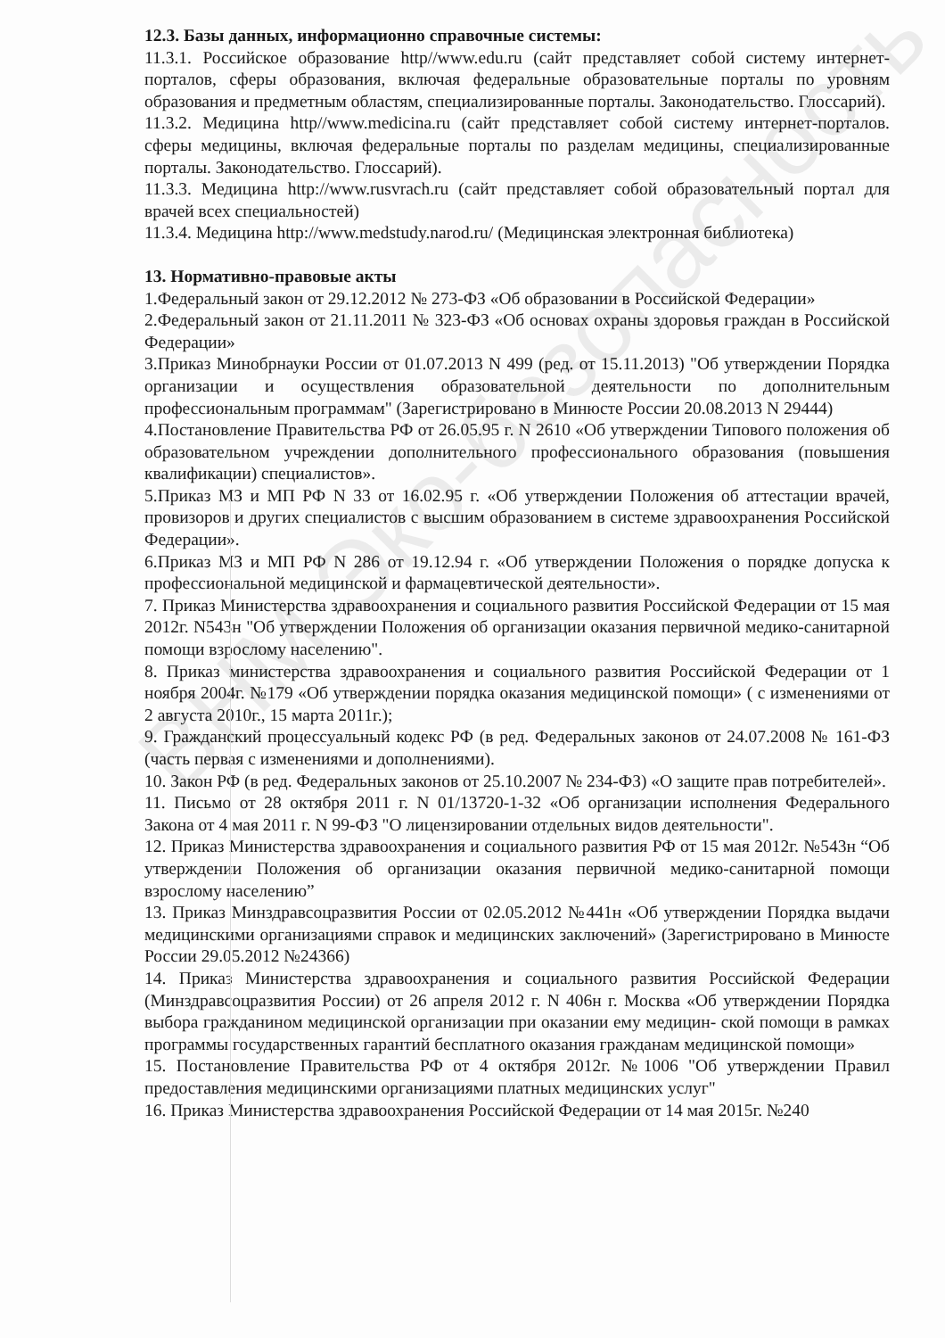12.3. Базы данных, информационно справочные системы:
11.3.1. Российское образование http//www.edu.ru (сайт представляет собой систему интернет-порталов, сферы образования, включая федеральные образовательные порталы по уровням образования и предметным областям, специализированные порталы. Законодательство. Глоссарий).
11.3.2. Медицина http//www.medicina.ru (сайт представляет собой систему интернет-порталов. сферы медицины, включая федеральные порталы по разделам медицины, специализированные порталы. Законодательство. Глоссарий).
11.3.3. Медицина http://www.rusvrach.ru (сайт представляет собой образовательный портал для врачей всех специальностей)
11.3.4. Медицина http://www.medstudy.narod.ru/ (Медицинская электронная библиотека)
13. Нормативно-правовые акты
1.Федеральный закон от 29.12.2012 № 273-ФЗ «Об образовании в Российской Федерации»
2.Федеральный закон от 21.11.2011 № 323-ФЗ «Об основах охраны здоровья граждан в Российской Федерации»
3.Приказ Минобрнауки России от 01.07.2013 N 499 (ред. от 15.11.2013) "Об утверждении Порядка организации и осуществления образовательной деятельности по дополнительным профессиональным программам" (Зарегистрировано в Минюсте России 20.08.2013 N 29444)
4.Постановление Правительства РФ от 26.05.95 г. N 2610 «Об утверждении Типового положения об образовательном учреждении дополнительного профессионального образования (повышения квалификации) специалистов».
5.Приказ МЗ и МП РФ N 33 от 16.02.95 г. «Об утверждении Положения об аттестации врачей, провизоров и других специалистов с высшим образованием в системе здравоохранения Российской Федерации».
6.Приказ МЗ и МП РФ N 286 от 19.12.94 г. «Об утверждении Положения о порядке допуска к профессиональной медицинской и фармацевтической деятельности».
7. Приказ Министерства здравоохранения и социального развития Российской Федерации от 15 мая 2012г. N543н "Об утверждении Положения об организации оказания первичной медико-санитарной помощи взрослому населению".
8. Приказ министерства здравоохранения и социального развития Российской Федерации от 1 ноября 2004г. №179 «Об утверждении порядка оказания медицинской помощи» ( с изменениями от 2 августа 2010г., 15 марта 2011г.);
9. Гражданский процессуальный кодекс РФ (в ред. Федеральных законов от 24.07.2008 № 161-ФЗ (часть первая с изменениями и дополнениями).
10. Закон РФ (в ред. Федеральных законов от 25.10.2007 № 234-ФЗ) «О защите прав потребителей».
11. Письмо от 28 октября 2011 г. N 01/13720-1-32 «Об организации исполнения Федерального Закона от 4 мая 2011 г. N 99-ФЗ "О лицензировании отдельных видов деятельности".
12. Приказ Министерства здравоохранения и социального развития РФ от 15 мая 2012г. №543н “Об утверждении Положения об организации оказания первичной медико-санитарной помощи взрослому населению”
13. Приказ Минздравсоцразвития России от 02.05.2012 №441н «Об утверждении Порядка выдачи медицинскими организациями справок и медицинских заключений» (Зарегистрировано в Минюсте России 29.05.2012 №24366)
14. Приказ Министерства здравоохранения и социального развития Российской Федерации (Минздравсоцразвития России) от 26 апреля 2012 г. N 406н г. Москва «Об утверждении Порядка выбора гражданином медицинской организации при оказании ему медицин- ской помощи в рамках программы государственных гарантий бесплатного оказания гражданам медицинской помощи»
15. Постановление Правительства РФ от 4 октября 2012г. №1006 "Об утверждении Правил предоставления медицинскими организациями платных медицинских услуг"
16. Приказ Министерства здравоохранения Российской Федерации от 14 мая 2015г. №240
ВНМ Эко-безопасность